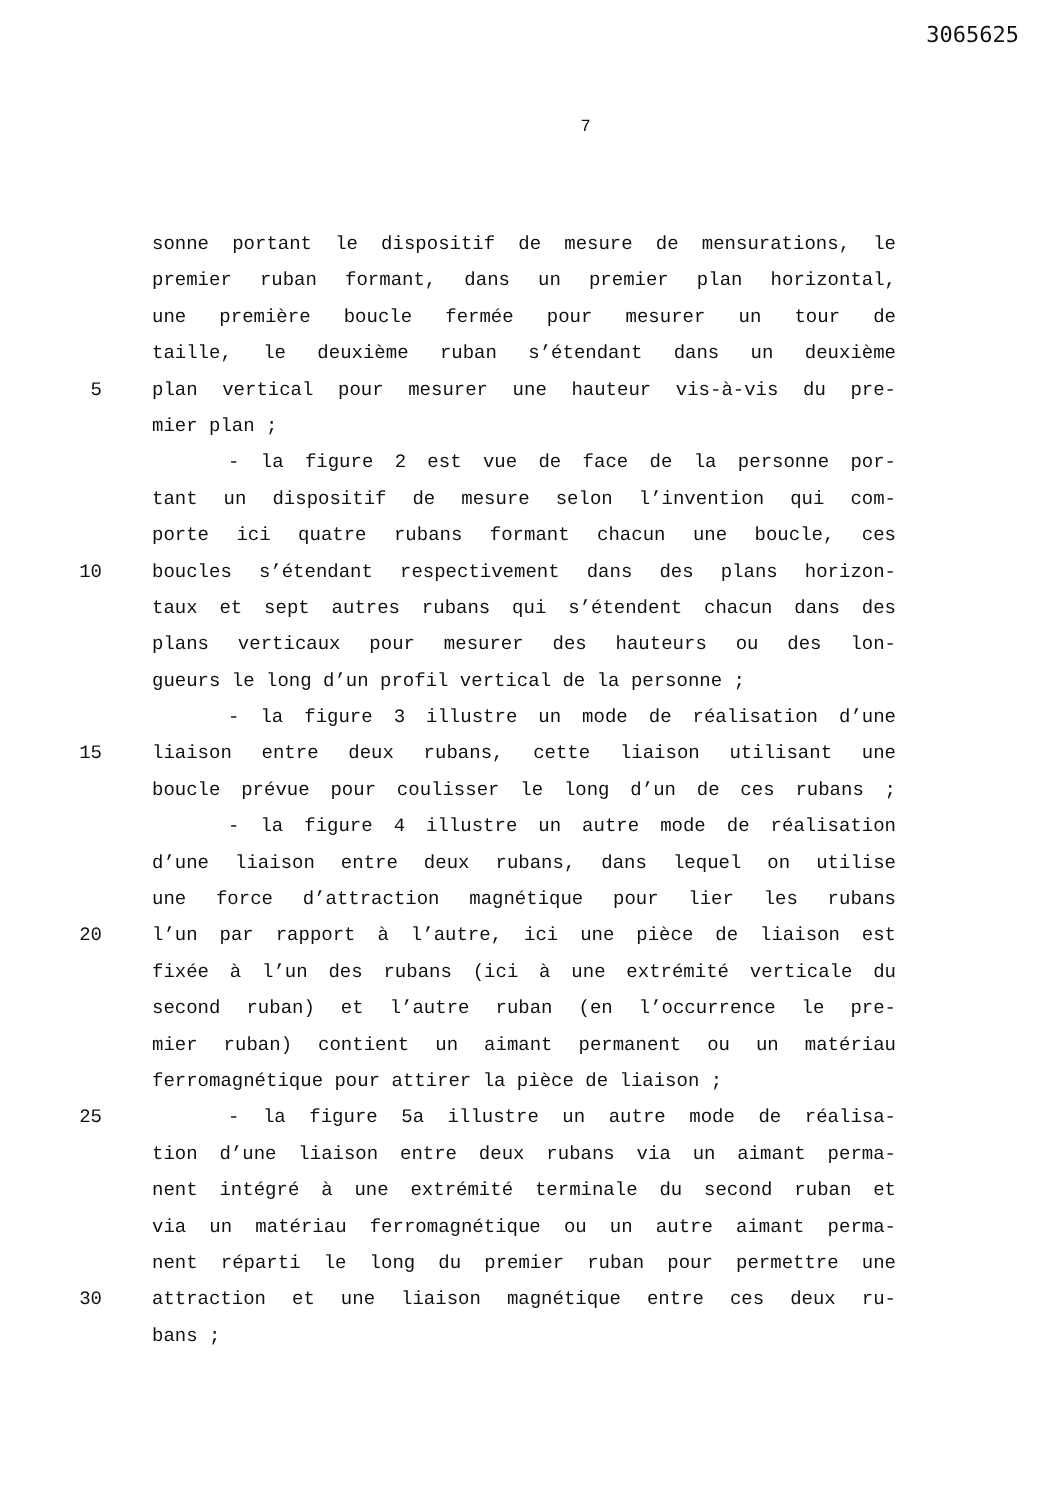3065625
7
sonne portant le dispositif de mesure de mensurations, le
premier ruban formant, dans un premier plan horizontal,
une première boucle fermée pour mesurer un tour de
taille, le deuxième ruban s’étendant dans un deuxième
5 plan vertical pour mesurer une hauteur vis-à-vis du pre-
mier plan ;
- la figure 2 est vue de face de la personne por-
tant un dispositif de mesure selon l’invention qui com-
porte ici quatre rubans formant chacun une boucle, ces
10 boucles s’étendant respectivement dans des plans horizon-
taux et sept autres rubans qui s’étendent chacun dans des
plans verticaux pour mesurer des hauteurs ou des lon-
gueurs le long d’un profil vertical de la personne ;
- la figure 3 illustre un mode de réalisation d’une
15 liaison entre deux rubans, cette liaison utilisant une
boucle prévue pour coulisser le long d’un de ces rubans ;
- la figure 4 illustre un autre mode de réalisation
d’une liaison entre deux rubans, dans lequel on utilise
une force d’attraction magnétique pour lier les rubans
20 l’un par rapport à l’autre, ici une pièce de liaison est
fixée à l’un des rubans (ici à une extrémité verticale du
second ruban) et l’autre ruban (en l’occurrence le pre-
mier ruban) contient un aimant permanent ou un matériau
ferromagnétique pour attirer la pièce de liaison ;
25 - la figure 5a illustre un autre mode de réalisa-
tion d’une liaison entre deux rubans via un aimant perma-
nent intégré à une extrémité terminale du second ruban et
via un matériau ferromagnétique ou un autre aimant perma-
nent réparti le long du premier ruban pour permettre une
30 attraction et une liaison magnétique entre ces deux ru-
bans ;